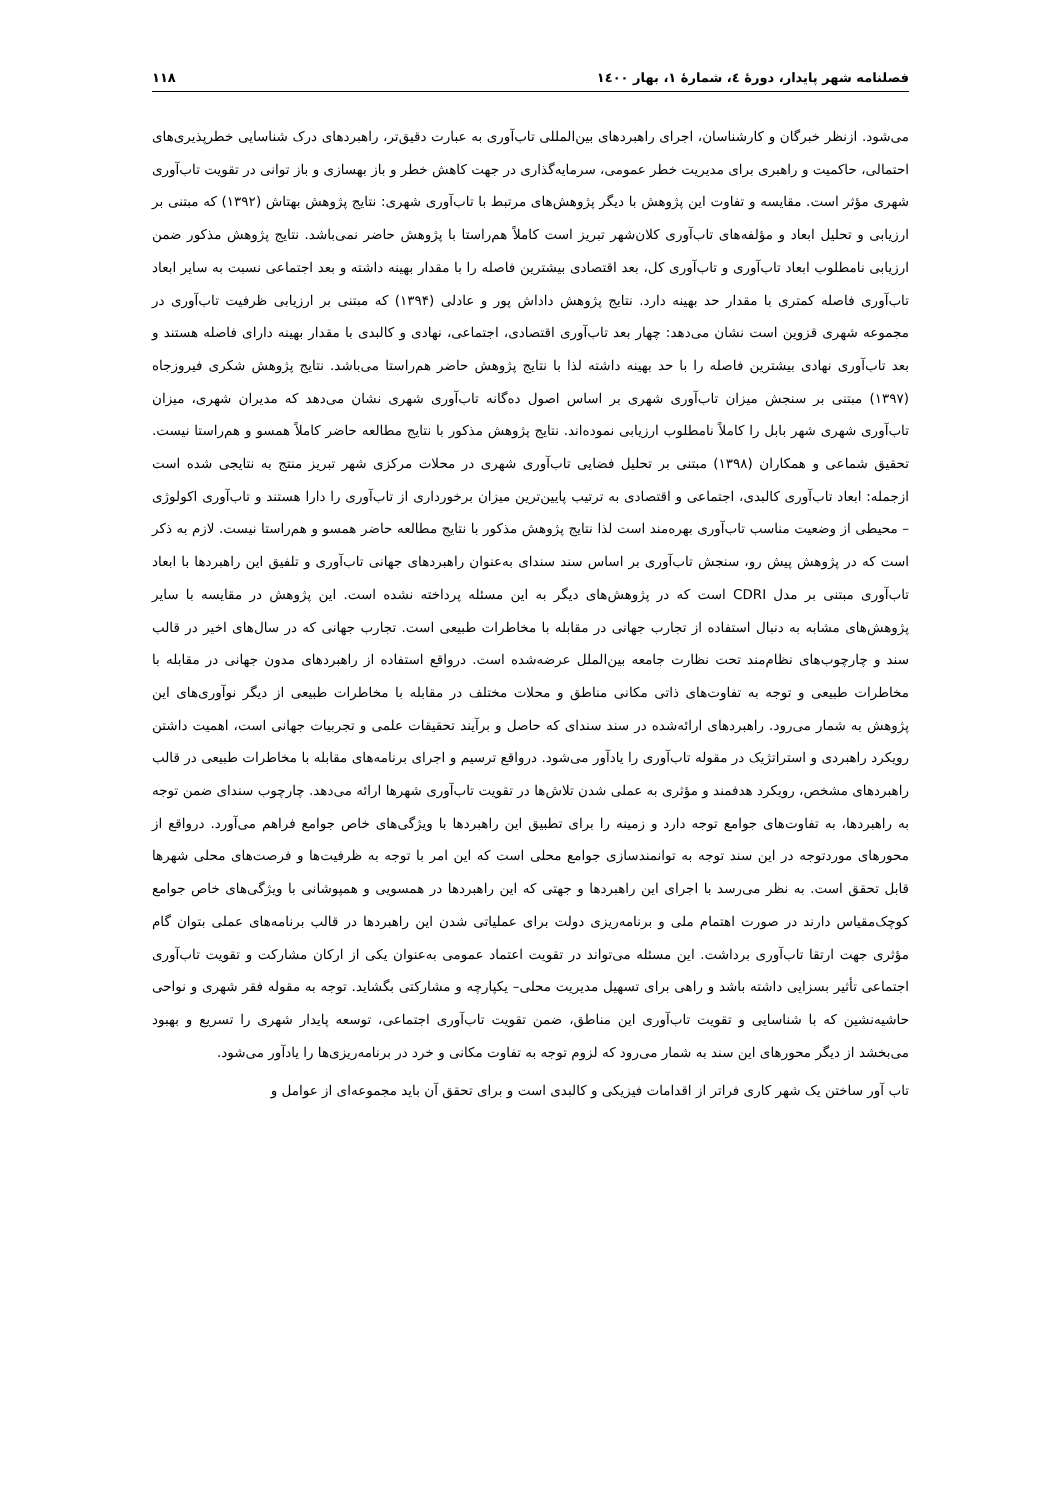فصلنامه شهر پایدار، دورۀ ٤، شمارۀ ١، بهار ١٤٠٠ ١١٨
می‌شود. ازنظر خبرگان و کارشناسان، اجرای راهبردهای بین‌المللی تاب‌آوری به عبارت دقیق‌تر، راهبردهای درک شناسایی خطرپذیری‌های احتمالی، حاکمیت و راهبری برای مدیریت خطر عمومی، سرمایه‌گذاری در جهت کاهش خطر و باز بهسازی و باز توانی در تقویت تاب‌آوری شهری مؤثر است. مقایسه و تفاوت این پژوهش با دیگر پژوهش‌های مرتبط با تاب‌آوری شهری: نتایج پژوهش بهتاش (١٣٩٢) که مبتنی بر ارزیابی و تحلیل ابعاد و مؤلفه‌های تاب‌آوری کلان‌شهر تبریز است کاملاً هم‌راستا با پژوهش حاضر نمی‌باشد. نتایج پژوهش مذکور ضمن ارزیابی نامطلوب ابعاد تاب‌آوری و تاب‌آوری کل، بعد اقتصادی بیشترین فاصله را با مقدار بهینه داشته و بعد اجتماعی نسبت به سایر ابعاد تاب‌آوری فاصله کمتری با مقدار حد بهینه دارد. نتایج پژوهش داداش پور و عادلی (١٣٩۴) که مبتنی بر ارزیابی ظرفیت تاب‌آوری در مجموعه شهری قزوین است نشان می‌دهد: چهار بعد تاب‌آوری اقتصادی، اجتماعی، نهادی و کالبدی با مقدار بهینه دارای فاصله هستند و بعد تاب‌آوری نهادی بیشترین فاصله را با حد بهینه داشته لذا با نتایج پژوهش حاضر هم‌راستا می‌باشد. نتایج پژوهش شکری فیروزجاه (١٣٩٧) مبتنی بر سنجش میزان تاب‌آوری شهری بر اساس اصول ده‌گانه تاب‌آوری شهری نشان می‌دهد که مدیران شهری، میزان تاب‌آوری شهری شهر بابل را کاملاً نامطلوب ارزیابی نموده‌اند. نتایج پژوهش مذکور با نتایج مطالعه حاضر کاملاً همسو و هم‌راستا نیست. تحقیق شماعی و همکاران (١٣٩٨) مبتنی بر تحلیل فضایی تاب‌آوری شهری در محلات مرکزی شهر تبریز منتج به نتایجی شده است ازجمله: ابعاد تاب‌آوری کالبدی، اجتماعی و اقتصادی به ترتیب پایین‌ترین میزان برخورداری از تاب‌آوری را دارا هستند و تاب‌آوری اکولوژی – محیطی از وضعیت مناسب تاب‌آوری بهره‌مند است لذا نتایج پژوهش مذکور با نتایج مطالعه حاضر همسو و هم‌راستا نیست. لازم به ذکر است که در پژوهش پیش رو، سنجش تاب‌آوری بر اساس سند سندای به‌عنوان راهبردهای جهانی تاب‌آوری و تلفیق این راهبردها با ابعاد تاب‌آوری مبتنی بر مدل CDRI است که در پژوهش‌های دیگر به این مسئله پرداخته نشده است. این پژوهش در مقایسه با سایر پژوهش‌های مشابه به دنبال استفاده از تجارب جهانی در مقابله با مخاطرات طبیعی است. تجارب جهانی که در سال‌های اخیر در قالب سند و چارچوب‌های نظام‌مند تحت نظارت جامعه بین‌الملل عرضه‌شده است. درواقع استفاده از راهبردهای مدون جهانی در مقابله با مخاطرات طبیعی و توجه به تفاوت‌های ذاتی مکانی مناطق و محلات مختلف در مقابله با مخاطرات طبیعی از دیگر نوآوری‌های این پژوهش به شمار می‌رود. راهبردهای ارائه‌شده در سند سندای که حاصل و برآیند تحقیقات علمی و تجربیات جهانی است، اهمیت داشتن رویکرد راهبردی و استراتژیک در مقوله تاب‌آوری را یادآور می‌شود. درواقع ترسیم و اجرای برنامه‌های مقابله با مخاطرات طبیعی در قالب راهبردهای مشخص، رویکرد هدفمند و مؤثری به عملی شدن تلاش‌ها در تقویت تاب‌آوری شهرها ارائه می‌دهد. چارچوب سندای ضمن توجه به راهبردها، به تفاوت‌های جوامع توجه دارد و زمینه را برای تطبیق این راهبردها با ویژگی‌های خاص جوامع فراهم می‌آورد. درواقع از محورهای موردتوجه در این سند توجه به توانمندسازی جوامع محلی است که این امر با توجه به ظرفیت‌ها و فرصت‌های محلی شهرها قابل تحقق است. به نظر می‌رسد با اجرای این راهبردها و جهتی که این راهبردها در همسویی و همپوشانی با ویژگی‌های خاص جوامع کوچک‌مقیاس دارند در صورت اهتمام ملی و برنامه‌ریزی دولت برای عملیاتی شدن این راهبردها در قالب برنامه‌های عملی بتوان گام مؤثری جهت ارتقا تاب‌آوری برداشت. این مسئله می‌تواند در تقویت اعتماد عمومی به‌عنوان یکی از ارکان مشارکت و تقویت تاب‌آوری اجتماعی تأثیر بسزایی داشته باشد و راهی برای تسهیل مدیریت محلی– یکپارچه و مشارکتی بگشاید. توجه به مقوله فقر شهری و نواحی حاشیه‌نشین که با شناسایی و تقویت تاب‌آوری این مناطق، ضمن تقویت تاب‌آوری اجتماعی، توسعه پایدار شهری را تسریع و بهبود می‌بخشد از دیگر محورهای این سند به شمار می‌رود که لزوم توجه به تفاوت مکانی و خرد در برنامه‌ریزی‌ها را یادآور می‌شود.
تاب آور ساختن یک شهر کاری فراتر از اقدامات فیزیکی و کالبدی است و برای تحقق آن باید مجموعه‌ای از عوامل و